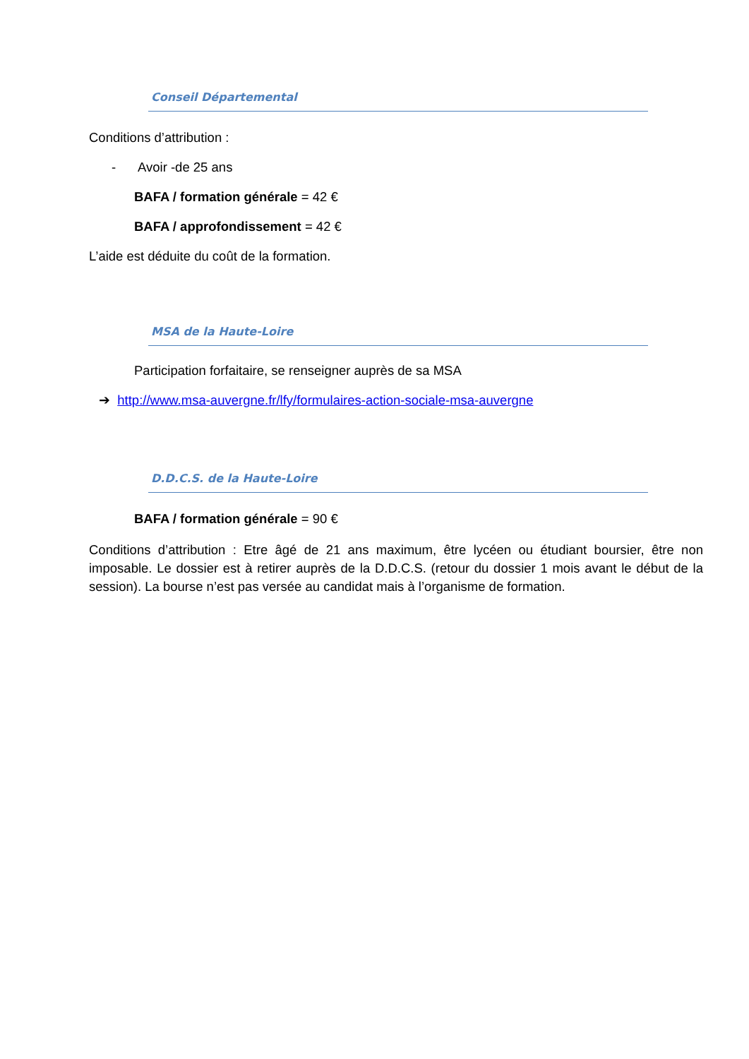Conseil Départemental
Conditions d’attribution :
- Avoir -de 25 ans
BAFA / formation générale = 42 €
BAFA / approfondissement = 42 €
L’aide est déduite du coût de la formation.
MSA de la Haute-Loire
Participation forfaitaire, se renseigner auprès de sa MSA
➔ http://www.msa-auvergne.fr/lfy/formulaires-action-sociale-msa-auvergne
D.D.C.S. de la Haute-Loire
BAFA / formation générale = 90 €
Conditions d’attribution : Etre âgé de 21 ans maximum, être lycéen ou étudiant boursier, être non imposable. Le dossier est à retirer auprès de la D.D.C.S. (retour du dossier 1 mois avant le début de la session). La bourse n’est pas versée au candidat mais à l’organisme de formation.